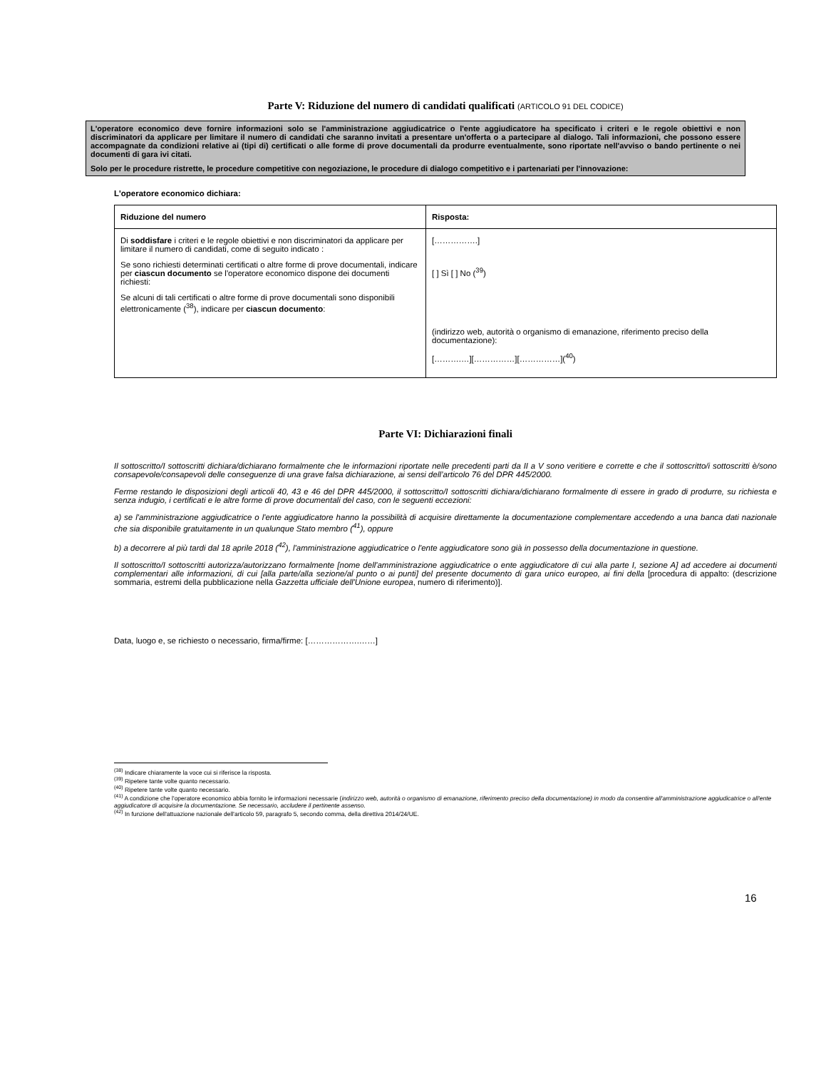Parte V: Riduzione del numero di candidati qualificati (ARTICOLO 91 DEL CODICE)
L'operatore economico deve fornire informazioni solo se l'amministrazione aggiudicatrice o l'ente aggiudicatore ha specificato i criteri e le regole obiettivi e non discriminatori da applicare per limitare il numero di candidati che saranno invitati a presentare un'offerta o a partecipare al dialogo. Tali informazioni, che possono essere accompagnate da condizioni relative ai (tipi di) certificati o alle forme di prove documentali da produrre eventualmente, sono riportate nell'avviso o bando pertinente o nei documenti di gara ivi citati.
Solo per le procedure ristrette, le procedure competitive con negoziazione, le procedure di dialogo competitivo e i partenariati per l'innovazione:
L'operatore economico dichiara:
| Riduzione del numero | Risposta: |
| --- | --- |
| Di soddisfare i criteri e le regole obiettivi e non discriminatori da applicare per limitare il numero di candidati, come di seguito indicato : Se sono richiesti determinati certificati o altre forme di prove documentali, indicare per ciascun documento se l'operatore economico dispone dei documenti richiesti: Se alcuni di tali certificati o altre forme di prove documentali sono disponibili elettronicamente (<sup>38</sup>), indicare per ciascun documento : | […………….] [ ] Sì [ ] No (<sup>39</sup>) (indirizzo web, autorità o organismo di emanazione, riferimento preciso della documentazione): [……….…][……………][……………](<sup>40</sup>) |
Parte VI: Dichiarazioni finali
Il sottoscritto/I sottoscritti dichiara/dichiarano formalmente che le informazioni riportate nelle precedenti parti da II a V sono veritiere e corrette e che il sottoscritto/i sottoscritti è/sono consapevole/consapevoli delle conseguenze di una grave falsa dichiarazione, ai sensi dell’articolo 76 del DPR 445/2000.
Ferme restando le disposizioni degli articoli 40, 43 e 46 del DPR 445/2000, il sottoscritto/I sottoscritti dichiara/dichiarano formalmente di essere in grado di produrre, su richiesta e senza indugio, i certificati e le altre forme di prove documentali del caso, con le seguenti eccezioni:
a) se l'amministrazione aggiudicatrice o l'ente aggiudicatore hanno la possibilità di acquisire direttamente la documentazione complementare accedendo a una banca dati nazionale che sia disponibile gratuitamente in un qualunque Stato membro (<sup>41</sup>), oppure
b) a decorrere al più tardi dal 18 aprile 2018 (<sup>42</sup>), l'amministrazione aggiudicatrice o l'ente aggiudicatore sono già in possesso della documentazione in questione.
Il sottoscritto/I sottoscritti autorizza/autorizzano formalmente [nome dell'amministrazione aggiudicatrice o ente aggiudicatore di cui alla parte I, sezione A] ad accedere ai documenti complementari alle informazioni, di cui [alla parte/alla sezione/al punto o ai punti] del presente documento di gara unico europeo, ai fini della [procedura di appalto: (descrizione sommaria, estremi della pubblicazione nella Gazzetta ufficiale dell'Unione europea, numero di riferimento)].
Data, luogo e, se richiesto o necessario, firma/firme: [……………….……]
<sup>(38)</sup> Indicare chiaramente la voce cui si riferisce la risposta.
<sup>(39)</sup> Ripetere tante volte quanto necessario.
<sup>(40)</sup> Ripetere tante volte quanto necessario.
<sup>(41)</sup> A condizione che l'operatore economico abbia fornito le informazioni necessarie (indirizzo web, autorità o organismo di emanazione, riferimento preciso della documentazione) in modo da consentire all'amministrazione aggiudicatrice o all'ente aggiudicatore di acquisire la documentazione. Se necessario, accludere il pertinente assenso.
<sup>(42)</sup> In funzione dell'attuazione nazionale dell'articolo 59, paragrafo 5, secondo comma, della direttiva 2014/24/UE.
16